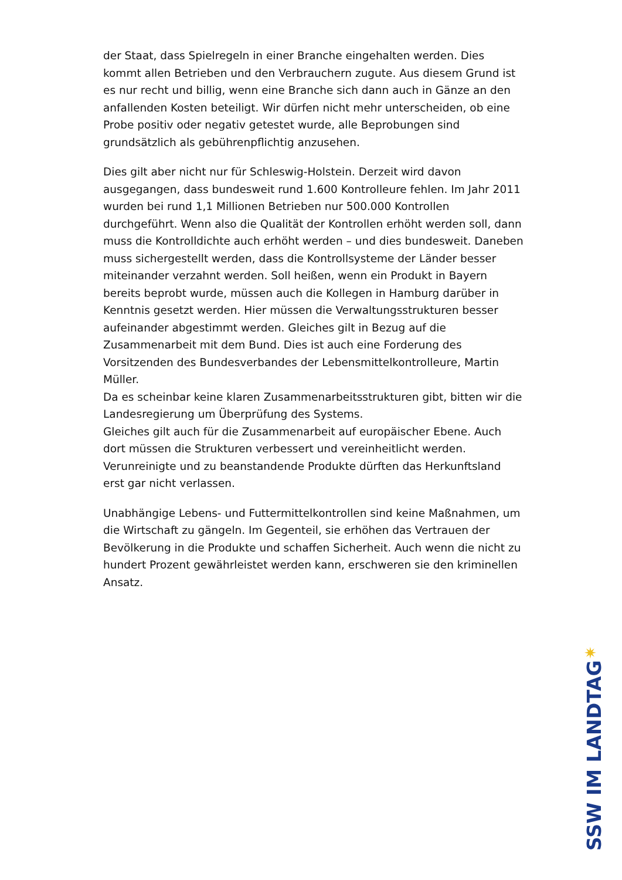der Staat, dass Spielregeln in einer Branche eingehalten werden. Dies kommt allen Betrieben und den Verbrauchern zugute. Aus diesem Grund ist es nur recht und billig, wenn eine Branche sich dann auch in Gänze an den anfallenden Kosten beteiligt. Wir dürfen nicht mehr unterscheiden, ob eine Probe positiv oder negativ getestet wurde, alle Beprobungen sind grundsätzlich als gebührenpflichtig anzusehen.
Dies gilt aber nicht nur für Schleswig-Holstein. Derzeit wird davon ausgegangen, dass bundesweit rund 1.600 Kontrolleure fehlen. Im Jahr 2011 wurden bei rund 1,1 Millionen Betrieben nur 500.000 Kontrollen durchgeführt. Wenn also die Qualität der Kontrollen erhöht werden soll, dann muss die Kontrolldichte auch erhöht werden – und dies bundesweit. Daneben muss sichergestellt werden, dass die Kontrollsysteme der Länder besser miteinander verzahnt werden. Soll heißen, wenn ein Produkt in Bayern bereits beprobt wurde, müssen auch die Kollegen in Hamburg darüber in Kenntnis gesetzt werden. Hier müssen die Verwaltungsstrukturen besser aufeinander abgestimmt werden. Gleiches gilt in Bezug auf die Zusammenarbeit mit dem Bund. Dies ist auch eine Forderung des Vorsitzenden des Bundesverbandes der Lebensmittelkontrolleure, Martin Müller.
Da es scheinbar keine klaren Zusammenarbeitsstrukturen gibt, bitten wir die Landesregierung um Überprüfung des Systems.
Gleiches gilt auch für die Zusammenarbeit auf europäischer Ebene. Auch dort müssen die Strukturen verbessert und vereinheitlicht werden. Verunreinigte und zu beanstandende Produkte dürften das Herkunftsland erst gar nicht verlassen.
Unabhängige Lebens- und Futtermittelkontrollen sind keine Maßnahmen, um die Wirtschaft zu gängeln. Im Gegenteil, sie erhöhen das Vertrauen der Bevölkerung in die Produkte und schaffen Sicherheit. Auch wenn die nicht zu hundert Prozent gewährleistet werden kann, erschweren sie den kriminellen Ansatz.
✷
SSW IM LANDTAG